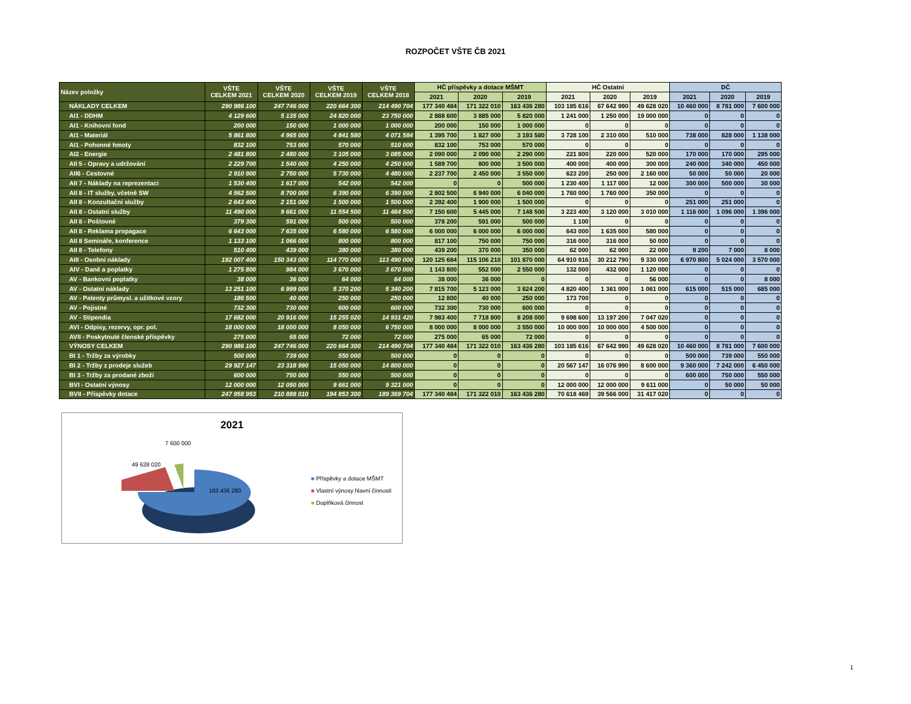ROZPOČET VŠTE ČB 2021
| Název položky | VŠTE CELKEM 2021 | VŠTE CELKEM 2020 | VŠTE CELKEM 2019 | VŠTE CELKEM 2018 | HČ příspěvky a dotace MŠMT | | | HČ Ostatní | | | DČ | | |
| --- | --- | --- | --- | --- | --- | --- | --- | --- | --- | --- | --- | --- | --- |
| | | | | | 2021 | 2020 | 2019 | 2021 | 2020 | 2019 | 2021 | 2020 | 2019 |
| NÁKLADY CELKEM | 290 986 100 | 247 746 000 | 220 664 300 | 214 490 704 | 177 340 484 | 171 322 010 | 163 436 280 | 103 185 616 | 67 642 990 | 49 628 020 | 10 460 000 | 8 781 000 | 7 600 000 |
| AI1 - DDHM | 4 129 600 | 5 135 000 | 24 820 000 | 23 750 000 | 2 888 600 | 3 885 000 | 5 820 000 | 1 241 000 | 1 250 000 | 19 000 000 | 0 | 0 | 0 |
| AI1 - Knihovní fond | 200 000 | 150 000 | 1 000 000 | 1 000 000 | 200 000 | 150 000 | 1 000 000 | 0 | 0 | 0 | 0 | 0 | 0 |
| AI1 - Materiál | 5 861 800 | 4 965 000 | 4 841 580 | 4 071 584 | 1 395 700 | 1 827 000 | 3 193 580 | 3 728 100 | 2 310 000 | 510 000 | 738 000 | 828 000 | 1 138 000 |
| AI1 - Pohonné hmoty | 832 100 | 753 000 | 570 000 | 510 000 | 832 100 | 753 000 | 570 000 | 0 | 0 | 0 | 0 | 0 | 0 |
| AI2 - Energie | 2 481 800 | 2 480 000 | 3 105 000 | 3 085 000 | 2 090 000 | 2 090 000 | 2 290 000 | 221 800 | 220 000 | 520 000 | 170 000 | 170 000 | 295 000 |
| AII 5 - Opravy a udržování | 2 229 700 | 1 540 000 | 4 250 000 | 4 250 000 | 1 589 700 | 800 000 | 3 500 000 | 400 000 | 400 000 | 300 000 | 240 000 | 340 000 | 450 000 |
| AII6 - Cestovné | 2 910 900 | 2 750 000 | 5 730 000 | 4 480 000 | 2 237 700 | 2 450 000 | 3 550 000 | 623 200 | 250 000 | 2 160 000 | 50 000 | 50 000 | 20 000 |
| AII 7 - Náklady na reprezentaci | 1 530 400 | 1 617 000 | 542 000 | 542 000 | 0 | 0 | 500 000 | 1 230 400 | 1 117 000 | 12 000 | 300 000 | 500 000 | 30 000 |
| AII 8 - IT služby, včetně SW | 4 562 500 | 8 700 000 | 6 390 000 | 6 390 000 | 2 802 500 | 6 940 000 | 6 040 000 | 1 760 000 | 1 760 000 | 350 000 | 0 | 0 | 0 |
| AII 8 - Konzultační služby | 2 643 400 | 2 151 000 | 1 500 000 | 1 500 000 | 2 392 400 | 1 900 000 | 1 500 000 | 0 | 0 | 0 | 251 000 | 251 000 | 0 |
| AII 8 - Ostatní služby | 11 490 000 | 9 661 000 | 11 554 500 | 11 484 500 | 7 150 600 | 5 445 000 | 7 148 500 | 3 223 400 | 3 120 000 | 3 010 000 | 1 116 000 | 1 096 000 | 1 396 000 |
| AII 8 - Poštovné | 379 300 | 591 000 | 500 000 | 500 000 | 378 200 | 591 000 | 500 000 | 1 100 | 0 | 0 | 0 | 0 | 0 |
| AII 8 - Reklama propagace | 6 643 000 | 7 635 000 | 6 580 000 | 6 580 000 | 6 000 000 | 6 000 000 | 6 000 000 | 643 000 | 1 635 000 | 580 000 | 0 | 0 | 0 |
| AII 8 Semináře, konference | 1 133 100 | 1 066 000 | 800 000 | 800 000 | 817 100 | 750 000 | 750 000 | 316 000 | 316 000 | 50 000 | 0 | 0 | 0 |
| AII 8 - Telefony | 510 400 | 439 000 | 380 000 | 380 000 | 439 200 | 370 000 | 350 000 | 62 000 | 62 000 | 22 000 | 9 200 | 7 000 | 8 000 |
| AIII - Osobní náklady | 192 007 400 | 150 343 000 | 114 770 000 | 113 490 000 | 120 125 684 | 115 106 210 | 101 870 000 | 64 910 916 | 30 212 790 | 9 330 000 | 6 970 800 | 5 024 000 | 3 570 000 |
| AIV - Daně a poplatky | 1 275 800 | 984 000 | 3 670 000 | 3 670 000 | 1 143 800 | 552 000 | 2 550 000 | 132 000 | 432 000 | 1 120 000 | 0 | 0 | 0 |
| AV - Bankovní poplatky | 38 000 | 36 000 | 64 000 | 64 000 | 38 000 | 36 000 | 0 | 0 | 0 | 56 000 | 0 | 0 | 8 000 |
| AV - Ostatní náklady | 13 251 100 | 6 999 000 | 5 370 200 | 5 340 200 | 7 815 700 | 5 123 000 | 3 624 200 | 4 820 400 | 1 361 000 | 1 061 000 | 615 000 | 515 000 | 685 000 |
| AV - Patenty průmysl. a užitkové vzory | 186 500 | 40 000 | 250 000 | 250 000 | 12 800 | 40 000 | 250 000 | 173 700 | 0 | 0 | 0 | 0 | 0 |
| AV - Pojistné | 732 300 | 730 000 | 600 000 | 600 000 | 732 300 | 730 000 | 600 000 | 0 | 0 | 0 | 0 | 0 | 0 |
| AV - Stipendia | 17 682 000 | 20 916 000 | 15 255 020 | 14 931 420 | 7 983 400 | 7 718 800 | 8 208 000 | 9 698 600 | 13 197 200 | 7 047 020 | 0 | 0 | 0 |
| AVI - Odpisy, rezervy, opr. pol. | 18 000 000 | 18 000 000 | 8 050 000 | 6 750 000 | 8 000 000 | 8 000 000 | 3 550 000 | 10 000 000 | 10 000 000 | 4 500 000 | 0 | 0 | 0 |
| AVII - Poskytnuté členské příspěvky | 275 000 | 65 000 | 72 000 | 72 000 | 275 000 | 65 000 | 72 000 | 0 | 0 | 0 | 0 | 0 | 0 |
| VÝNOSY CELKEM | 290 986 100 | 247 746 000 | 220 664 300 | 214 490 704 | 177 340 484 | 171 322 010 | 163 436 280 | 103 185 616 | 67 642 990 | 49 628 020 | 10 460 000 | 8 781 000 | 7 600 000 |
| BI 1 - Tržby za výrobky | 500 000 | 739 000 | 550 000 | 500 000 | 0 | 0 | 0 | 0 | 0 | 0 | 500 000 | 739 000 | 550 000 |
| BI 2 - Tržby z prodeje služeb | 29 927 147 | 23 318 990 | 15 050 000 | 14 800 000 | 0 | 0 | 0 | 20 567 147 | 16 076 990 | 8 600 000 | 9 360 000 | 7 242 000 | 6 450 000 |
| BI 3 - Tržby za prodané zboží | 600 000 | 750 000 | 550 000 | 500 000 | 0 | 0 | 0 | 0 | 0 | 0 | 600 000 | 750 000 | 550 000 |
| BVI - Ostatní výnosy | 12 000 000 | 12 050 000 | 9 661 000 | 9 321 000 | 0 | 0 | 0 | 12 000 000 | 12 000 000 | 9 611 000 | 0 | 50 000 | 50 000 |
| BVII - Příspěvky dotace | 247 958 953 | 210 888 010 | 194 853 300 | 189 369 704 | 177 340 484 | 171 322 010 | 163 436 280 | 70 618 469 | 39 566 000 | 31 417 020 | 0 | 0 | 0 |
2021
7 600 000
49 628 020
163 436 280
■ Příspěvky a dotace MŠMT
■ Vlastní výnosy hlavní činnosti
■ Doplňková činnost
1